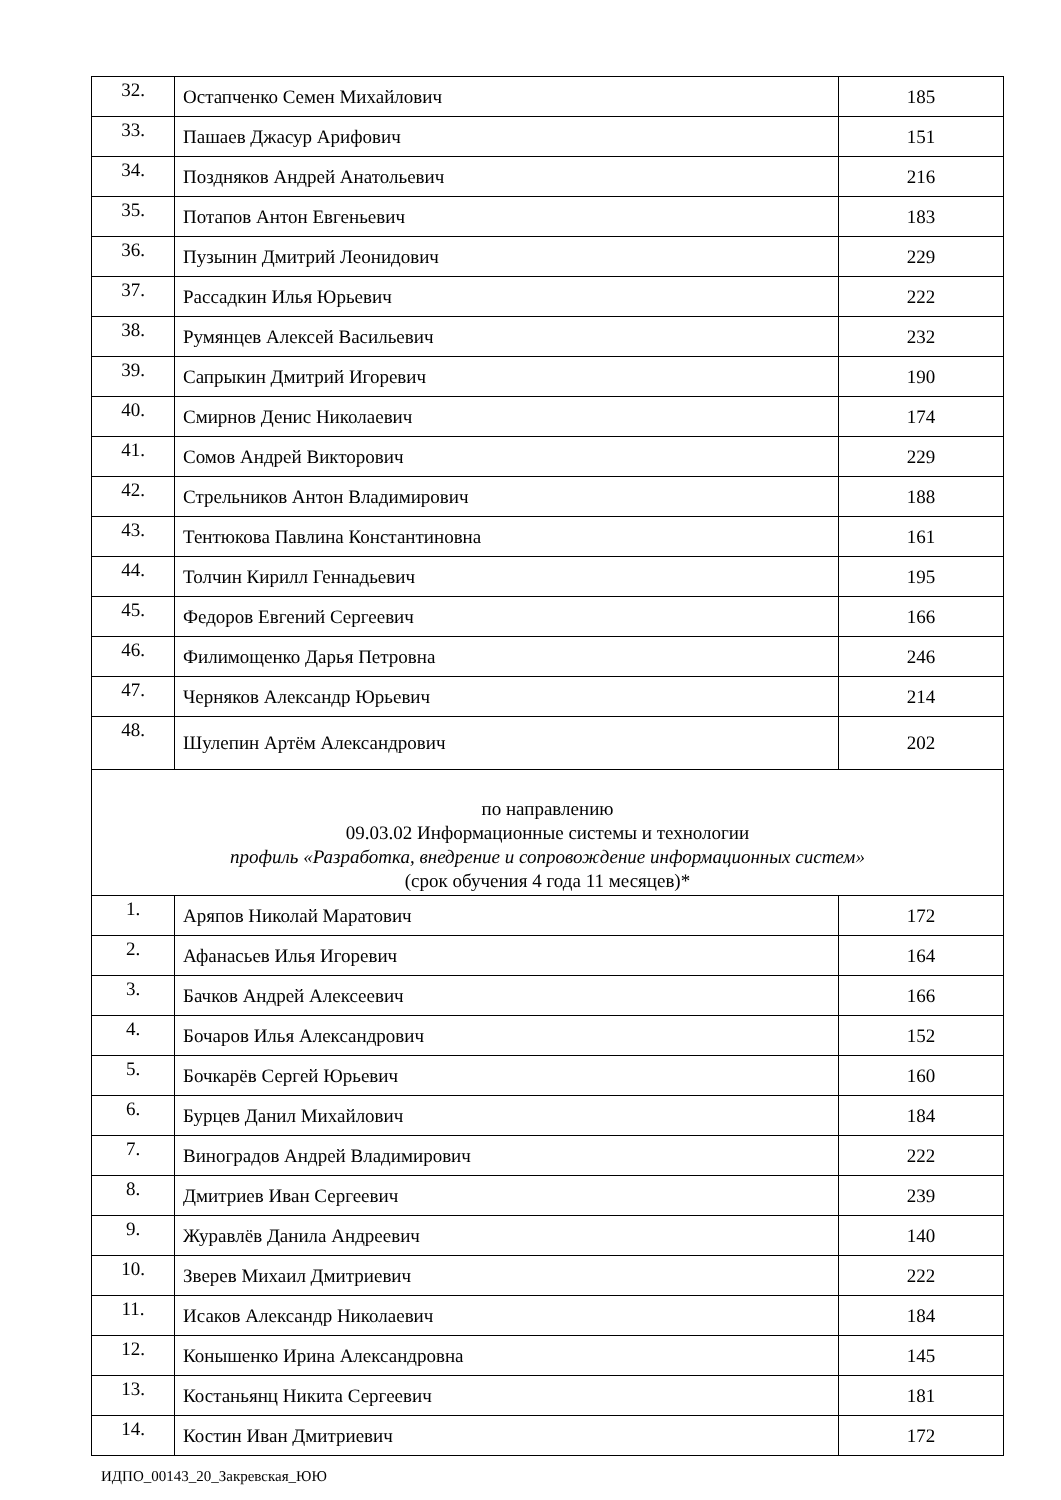| 32. | Остапченко Семен Михайлович | 185 |
| 33. | Пашаев Джасур Арифович | 151 |
| 34. | Поздняков Андрей Анатольевич | 216 |
| 35. | Потапов Антон Евгеньевич | 183 |
| 36. | Пузынин Дмитрий Леонидович | 229 |
| 37. | Рассадкин Илья Юрьевич | 222 |
| 38. | Румянцев Алексей Васильевич | 232 |
| 39. | Сапрыкин Дмитрий Игоревич | 190 |
| 40. | Смирнов Денис Николаевич | 174 |
| 41. | Сомов Андрей Викторович | 229 |
| 42. | Стрельников Антон Владимирович | 188 |
| 43. | Тентюкова Павлина Константиновна | 161 |
| 44. | Толчин Кирилл Геннадьевич | 195 |
| 45. | Федоров Евгений Сергеевич | 166 |
| 46. | Филимощенко Дарья Петровна | 246 |
| 47. | Черняков Александр Юрьевич | 214 |
| 48. | Шулепин Артём Александрович | 202 |
| по направлению 09.03.02 Информационные системы и технологии профиль «Разработка, внедрение и сопровождение информационных систем» (срок обучения 4 года 11 месяцев)* | | |
| 1. | Аряпов Николай Маратович | 172 |
| 2. | Афанасьев Илья Игоревич | 164 |
| 3. | Бачков Андрей Алексеевич | 166 |
| 4. | Бочаров Илья Александрович | 152 |
| 5. | Бочкарёв Сергей Юрьевич | 160 |
| 6. | Бурцев Данил Михайлович | 184 |
| 7. | Виноградов Андрей Владимирович | 222 |
| 8. | Дмитриев Иван Сергеевич | 239 |
| 9. | Журавлёв Данила Андреевич | 140 |
| 10. | Зверев Михаил Дмитриевич | 222 |
| 11. | Исаков Александр Николаевич | 184 |
| 12. | Конышенко Ирина Александровна | 145 |
| 13. | Костаньянц Никита Сергеевич | 181 |
| 14. | Костин Иван Дмитриевич | 172 |
ИДПО_00143_20_Закревская_ЮЮ